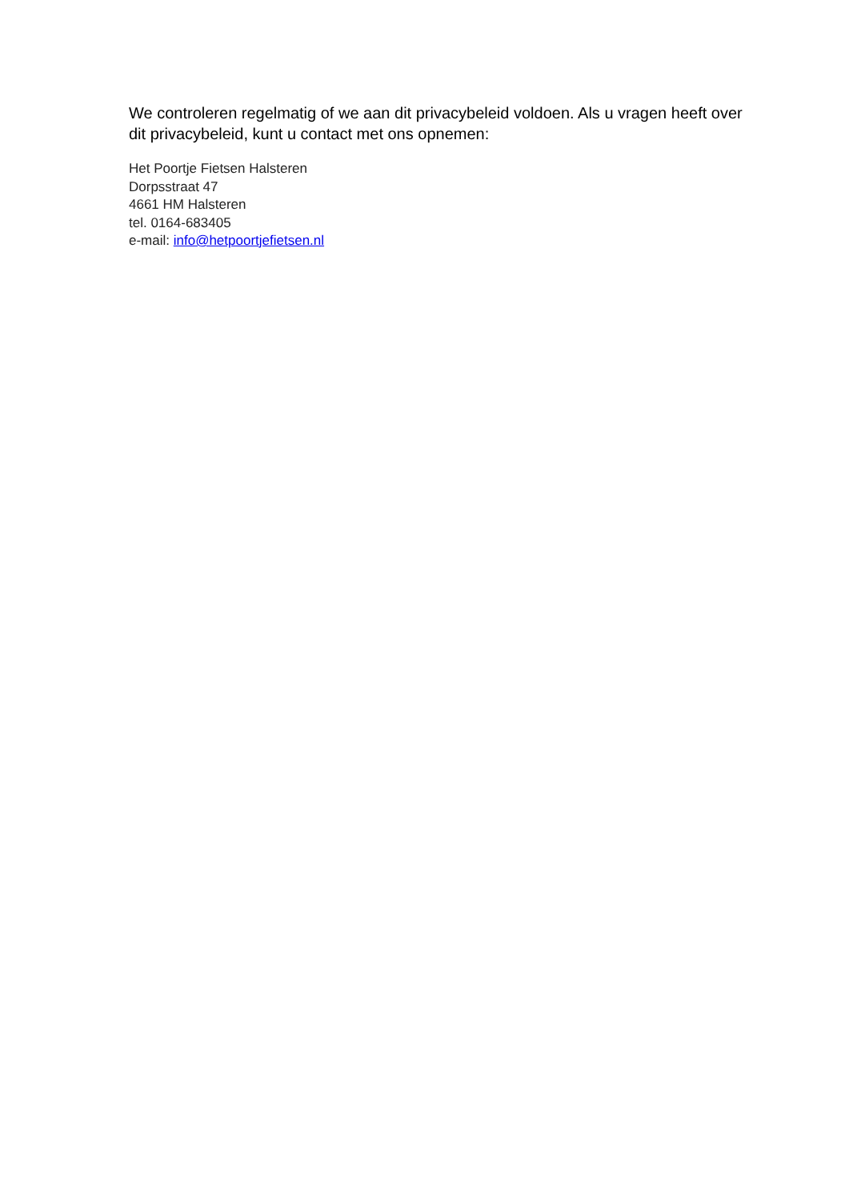We controleren regelmatig of we aan dit privacybeleid voldoen. Als u vragen heeft over dit privacybeleid, kunt u contact met ons opnemen:
Het Poortje Fietsen Halsteren
Dorpsstraat 47
4661 HM Halsteren
tel. 0164-683405
e-mail: info@hetpoortjefietsen.nl